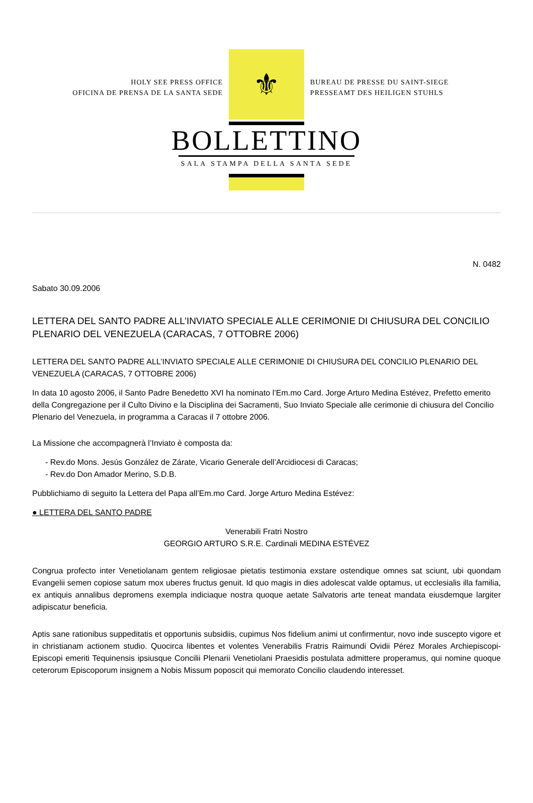HOLY SEE PRESS OFFICE
OFICINA DE PRENSA DE LA SANTA SEDE
⚜
BUREAU DE PRESSE DU SAINT-SIEGE
PRESSEAMT DES HEILIGEN STUHLS
BOLLETTINO
SALA STAMPA DELLA SANTA SEDE
N. 0482
Sabato 30.09.2006
LETTERA DEL SANTO PADRE ALL’INVIATO SPECIALE ALLE CERIMONIE DI CHIUSURA DEL CONCILIO PLENARIO DEL VENEZUELA (CARACAS, 7 OTTOBRE 2006)
LETTERA DEL SANTO PADRE ALL’INVIATO SPECIALE ALLE CERIMONIE DI CHIUSURA DEL CONCILIO PLENARIO DEL VENEZUELA (CARACAS, 7 OTTOBRE 2006)
In data 10 agosto 2006, il Santo Padre Benedetto XVI ha nominato l’Em.mo Card. Jorge Arturo Medina Estévez, Prefetto emerito della Congregazione per il Culto Divino e la Disciplina dei Sacramenti, Suo Inviato Speciale alle cerimonie di chiusura del Concilio Plenario del Venezuela, in programma a Caracas il 7 ottobre 2006.
La Missione che accompagnerà l’Inviato è composta da:
- Rev.do Mons. Jesús González de Zárate, Vicario Generale dell’Arcidiocesi di Caracas;
- Rev.do Don Amador Merino, S.D.B.
Pubblichiamo di seguito la Lettera del Papa all’Em.mo Card. Jorge Arturo Medina Estévez:
● LETTERA DEL SANTO PADRE
Venerabili Fratri Nostro
GEORGIO ARTURO S.R.E. Cardinali MEDINA ESTÉVEZ
Congrua profecto inter Venetiolanam gentem religiosae pietatis testimonia exstare ostendique omnes sat sciunt, ubi quondam Evangelii semen copiose satum mox uberes fructus genuit. Id quo magis in dies adolescat valde optamus, ut ecclesialis illa familia, ex antiquis annalibus depromens exempla indiciaque nostra quoque aetate Salvatoris arte teneat mandata eiusdemque largiter adipiscatur beneficia.
Aptis sane rationibus suppeditatis et opportunis subsidiis, cupimus Nos fidelium animi ut confirmentur, novo inde suscepto vigore et in christianam actionem studio. Quocirca libentes et volentes Venerabilis Fratris Raimundi Ovidii Pérez Morales Archiepiscopi-Episcopi emeriti Tequinensis ipsiusque Concilii Plenarii Venetiolani Praesidis postulata admittere properamus, qui nomine quoque ceterorum Episcoporum insignem a Nobis Missum poposcit qui memorato Concilio claudendo interesset.